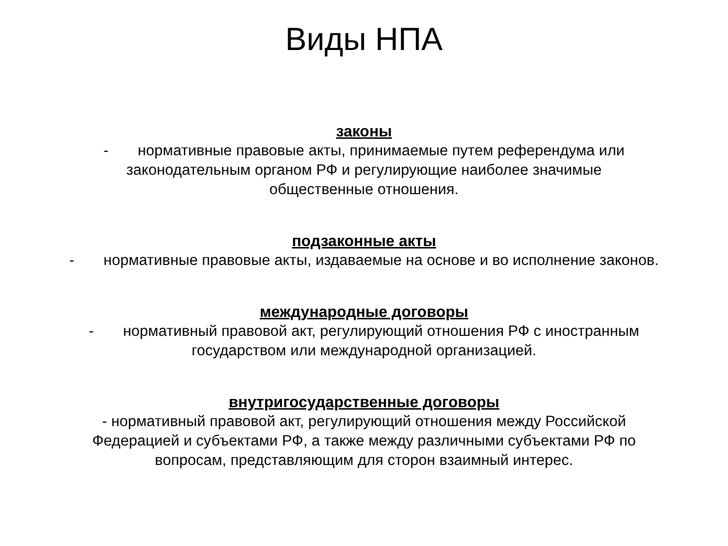Виды НПА
законы
- нормативные правовые акты, принимаемые путем референдума или законодательным органом РФ и регулирующие наиболее значимые общественные отношения.
подзаконные акты
- нормативные правовые акты, издаваемые на основе и во исполнение законов.
международные договоры
- нормативный правовой акт, регулирующий отношения РФ с иностранным государством или международной организацией.
внутригосударственные договоры
- нормативный правовой акт, регулирующий отношения между Российской Федерацией и субъектами РФ, а также между различными субъектами РФ по вопросам, представляющим для сторон взаимный интерес.